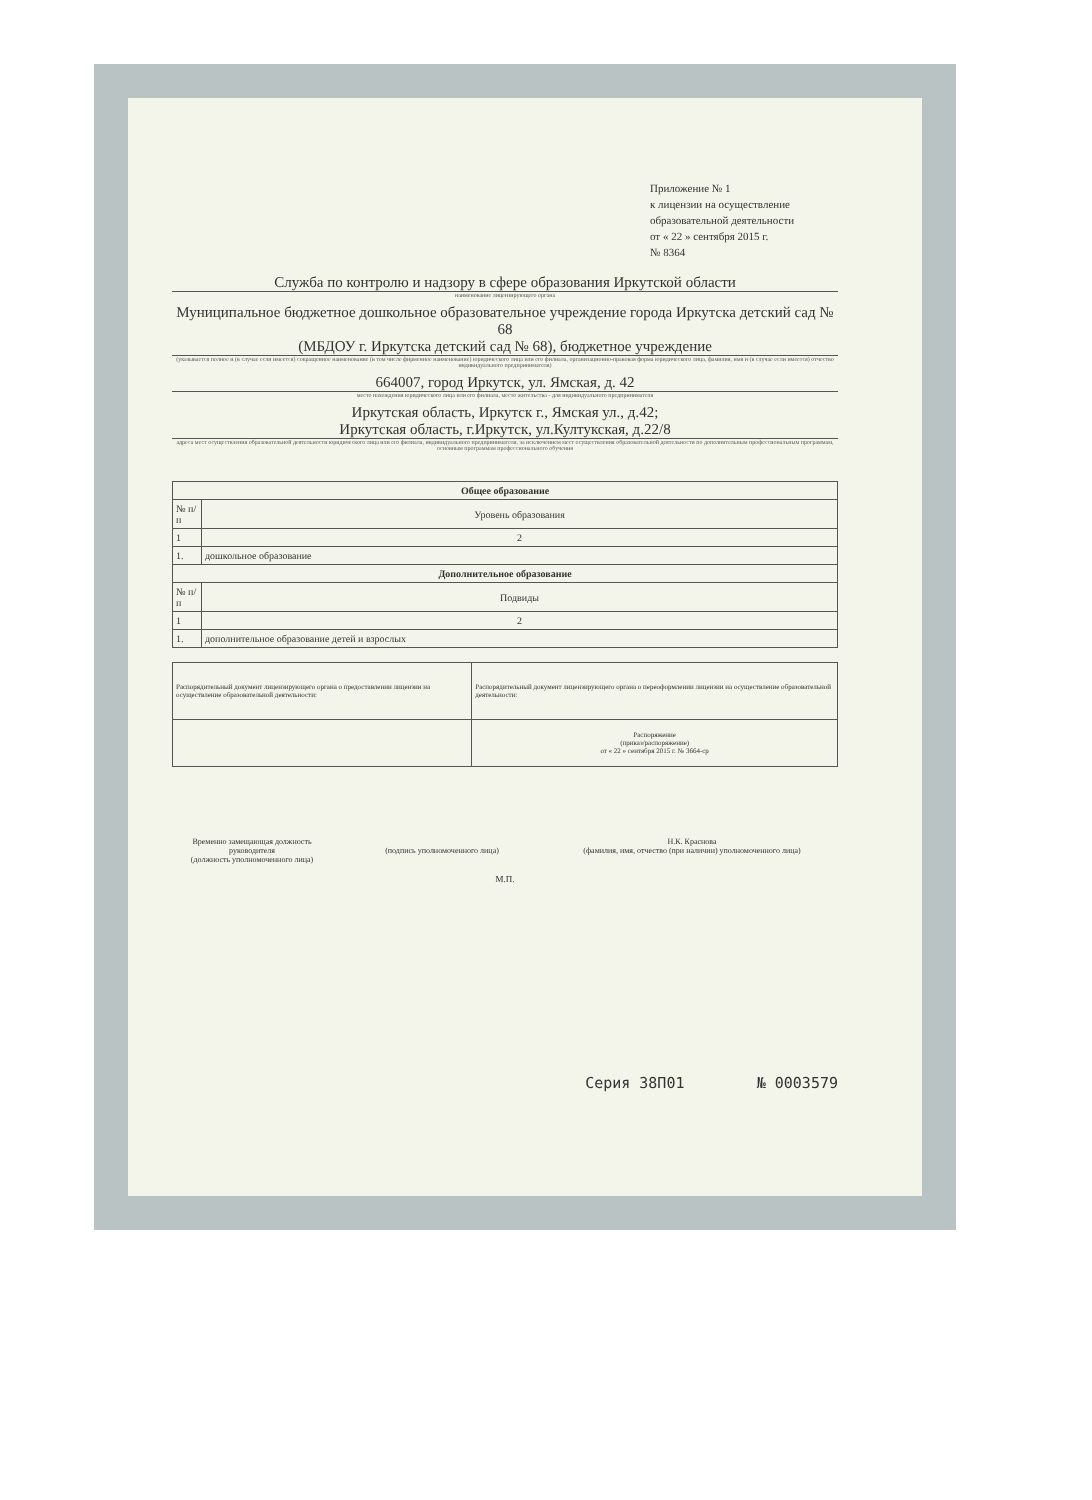Приложение № 1
к лицензии на осуществление образовательной деятельности
от « 22 » сентября 2015 г.
№ 8364
Служба по контролю и надзору в сфере образования Иркутской области
наименование лицензирующего органа
Муниципальное бюджетное дошкольное образовательное учреждение города Иркутска детский сад № 68
(МБДОУ г. Иркутска детский сад № 68), бюджетное учреждение
(указывается полное и (в случае если имеется) сокращенное наименование (в том числе фирменное наименование) юридического лица или его филиала, организационно-правовая форма юридического лица, фамилия, имя и (в случае если имеется) отчество индивидуального предпринимателя)
664007, город Иркутск, ул. Ямская, д. 42
место нахождения юридического лица или его филиала, место жительства - для индивидуального предпринимателя
Иркутская область, Иркутск г., Ямская ул., д.42;
Иркутская область, г.Иркутск, ул.Култукская, д.22/8
адреса мест осуществления образовательной деятельности юридического лица или его филиала, индивидуального предпринимателя, за исключением мест осуществления образовательной деятельности по дополнительным профессиональным программам, основным программам профессионального обучения
| Общее образование | |
| --- | --- |
| № п/п | Уровень образования |
| 1 | 2 |
| 1. | дошкольное образование |
| Дополнительное образование | |
| № п/п | Подвиды |
| 1 | 2 |
| 1. | дополнительное образование детей и взрослых |
| Распорядительный документ лицензирующего органа о предоставлении лицензии на осуществление образовательной деятельности: | Распорядительный документ лицензирующего органа о переоформлении лицензии на осуществление образовательной деятельности: |
| | Распоряжение (приказ/распоряжение) от « 22 » сентября 2015 г. № 3664-ср |
Временно замещающая должность руководителя
(должность уполномоченного лица)
(подпись уполномоченного лица) Н.К. Краснова
(фамилия, имя, отчество (при наличии) уполномоченного лица)
М.П.
Серия 38П01 № 0003579